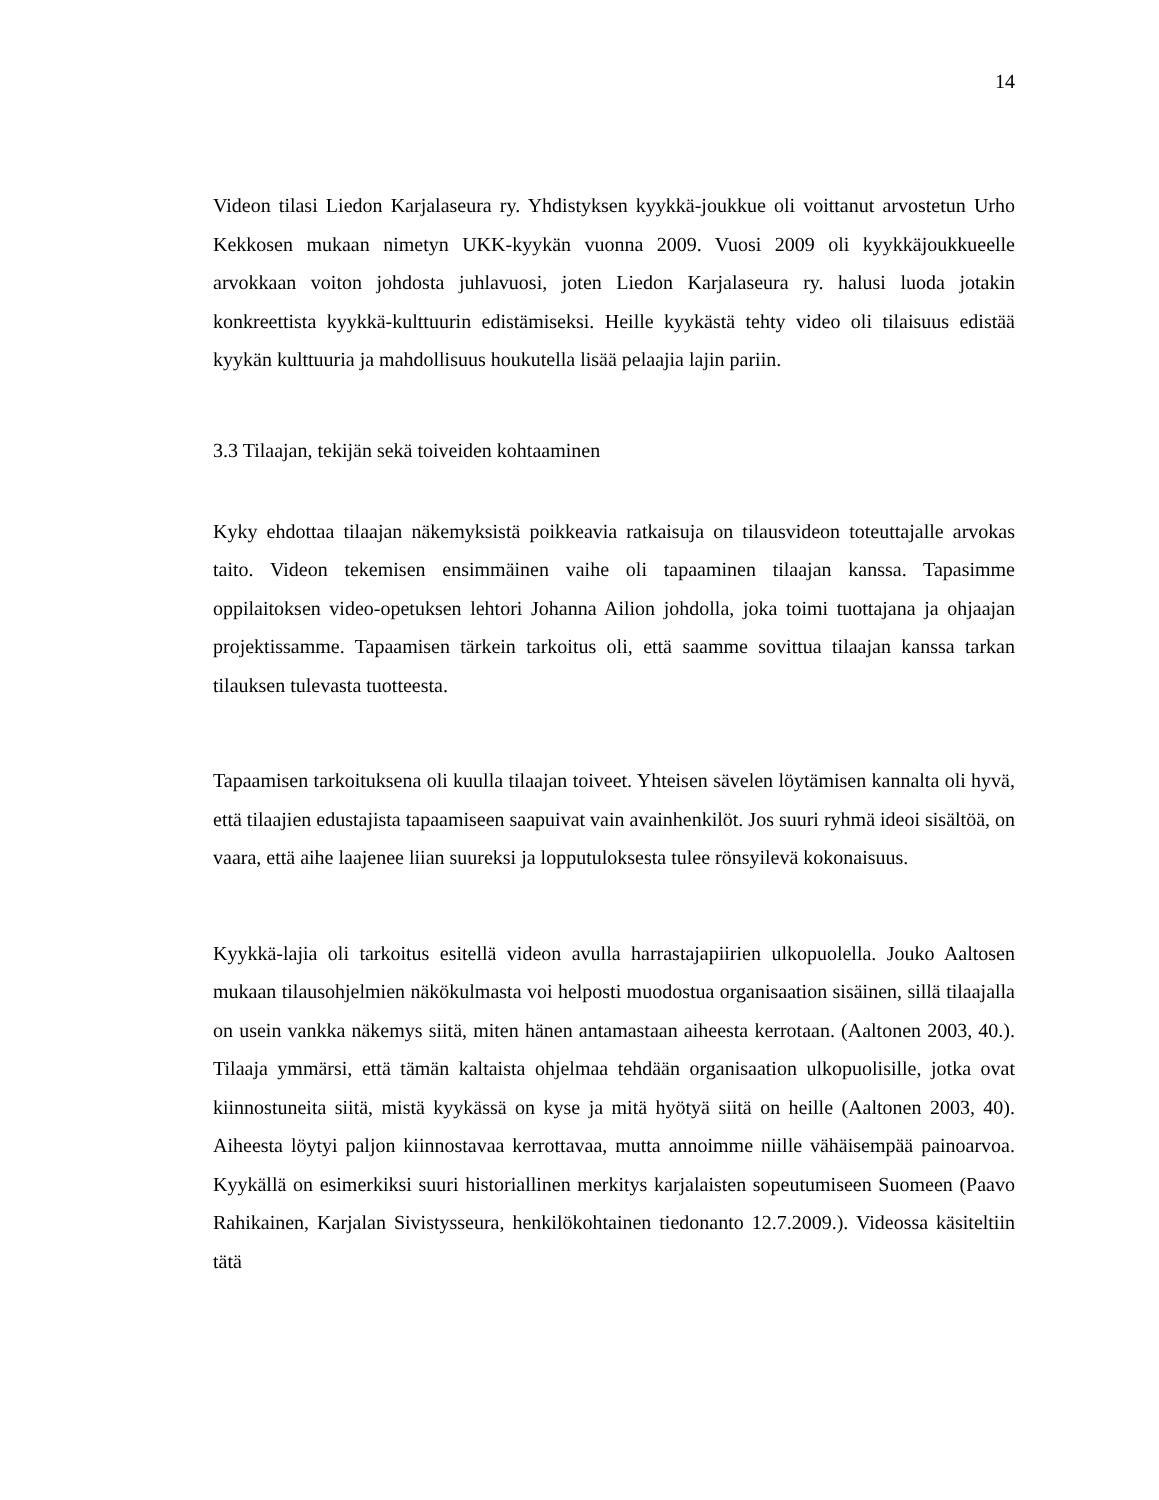14
Videon tilasi Liedon Karjalaseura ry. Yhdistyksen kyykkä-joukkue oli voittanut arvostetun Urho Kekkosen mukaan nimetyn UKK-kyykän vuonna 2009. Vuosi 2009 oli kyykkäjoukkueelle arvokkaan voiton johdosta juhlavuosi, joten Liedon Karjalaseura ry. halusi luoda jotakin konkreettista kyykkä-kulttuurin edistämiseksi. Heille kyykästä tehty video oli tilaisuus edistää kyykän kulttuuria ja mahdollisuus houkutella lisää pelaajia lajin pariin.
3.3 Tilaajan, tekijän sekä toiveiden kohtaaminen
Kyky ehdottaa tilaajan näkemyksistä poikkeavia ratkaisuja on tilausvideon toteuttajalle arvokas taito. Videon tekemisen ensimmäinen vaihe oli tapaaminen tilaajan kanssa. Tapasimme oppilaitoksen video-opetuksen lehtori Johanna Ailion johdolla, joka toimi tuottajana ja ohjaajan projektissamme. Tapaamisen tärkein tarkoitus oli, että saamme sovittua tilaajan kanssa tarkan tilauksen tulevasta tuotteesta.
Tapaamisen tarkoituksena oli kuulla tilaajan toiveet. Yhteisen sävelen löytämisen kannalta oli hyvä, että tilaajien edustajista tapaamiseen saapuivat vain avainhenkilöt. Jos suuri ryhmä ideoi sisältöä, on vaara, että aihe laajenee liian suureksi ja lopputuloksesta tulee rönsyilevä kokonaisuus.
Kyykkä-lajia oli tarkoitus esitellä videon avulla harrastajapiirien ulkopuolella. Jouko Aaltosen mukaan tilausohjelmien näkökulmasta voi helposti muodostua organisaation sisäinen, sillä tilaajalla on usein vankka näkemys siitä, miten hänen antamastaan aiheesta kerrotaan. (Aaltonen 2003, 40.). Tilaaja ymmärsi, että tämän kaltaista ohjelmaa tehdään organisaation ulkopuolisille, jotka ovat kiinnostuneita siitä, mistä kyykässä on kyse ja mitä hyötyä siitä on heille (Aaltonen 2003, 40). Aiheesta löytyi paljon kiinnostavaa kerrottavaa, mutta annoimme niille vähäisempää painoarvoa. Kyykällä on esimerkiksi suuri historiallinen merkitys karjalaisten sopeutumiseen Suomeen (Paavo Rahikainen, Karjalan Sivistysseura, henkilökohtainen tiedonanto 12.7.2009.). Videossa käsiteltiin tätä